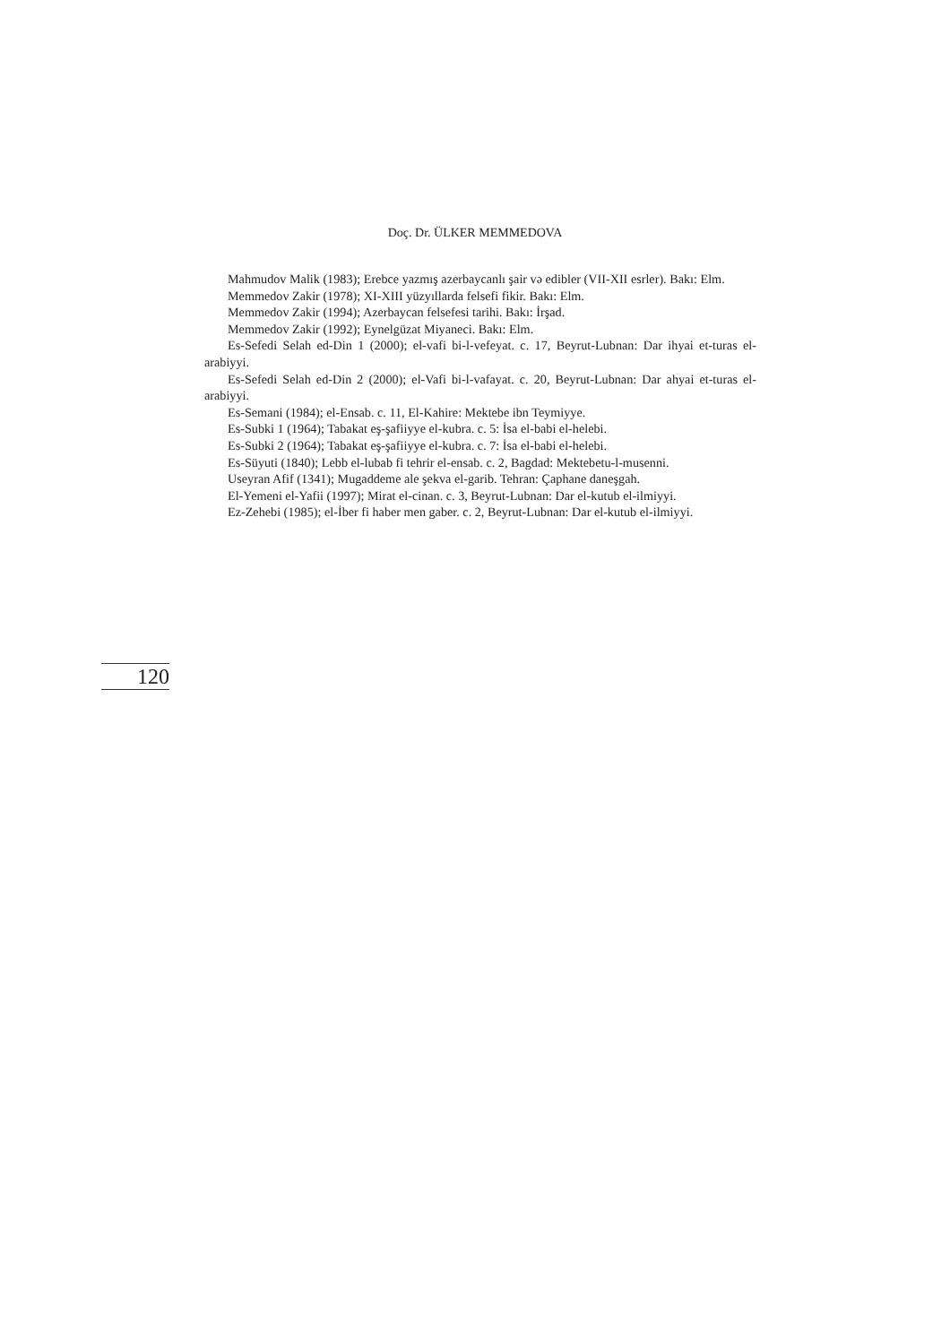Doç. Dr. ÜLKER MEMMEDOVA
Mahmudov Malik (1983); Erebce yazmış azerbaycanlı şair və edibler (VII-XII esrler). Bakı: Elm.
Memmedov Zakir (1978); XI-XIII yüzyıllarda felsefi fikir. Bakı: Elm.
Memmedov Zakir (1994); Azerbaycan felsefesi tarihi. Bakı: İrşad.
Memmedov Zakir (1992); Eynelgüzat Miyaneci. Bakı: Elm.
Es-Sefedi Selah ed-Din 1 (2000); el-vafi bi-l-vefeyat. c. 17, Beyrut-Lubnan: Dar ihyai et-turas el-arabiyyi.
Es-Sefedi Selah ed-Din 2 (2000); el-Vafi bi-l-vafayat. c. 20, Beyrut-Lubnan: Dar ahyai et-turas el-arabiyyi.
Es-Semani (1984); el-Ensab. c. 11, El-Kahire: Mektebe ibn Teymiyye.
Es-Subki 1 (1964); Tabakat eş-şafiiyye el-kubra. c. 5: İsa el-babi el-helebi.
Es-Subki 2 (1964); Tabakat eş-şafiiyye el-kubra. c. 7: İsa el-babi el-helebi.
Es-Süyuti (1840); Lebb el-lubab fi tehrir el-ensab. c. 2, Bagdad: Mektebetu-l-musenni.
Useyran Afif (1341); Mugaddeme ale şekva el-garib. Tehran: Çaphane daneşgah.
El-Yemeni el-Yafii (1997); Mirat el-cinan. c. 3, Beyrut-Lubnan: Dar el-kutub el-ilmiyyi.
Ez-Zehebi (1985); el-İber fi haber men gaber. c. 2, Beyrut-Lubnan: Dar el-kutub el-ilmiyyi.
120